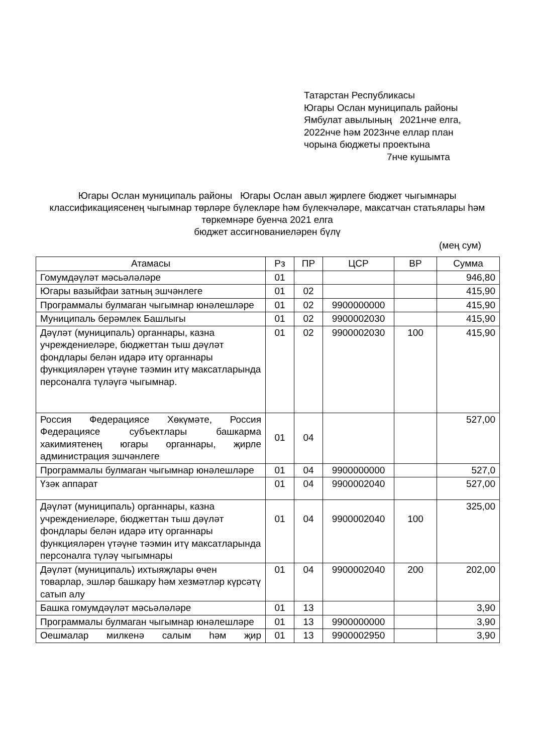Татарстан Республикасы
Югары Ослан муниципаль районы
Ямбулат авылының 2021нче елга,
2022нче һәм 2023нче еллар план
чорына бюджеты проектына
7нче кушымта
Югары Ослан муниципаль районы Югары Ослан авыл җирлеге бюджет чыгымнары классификациясенең чыгымнар төрләре бүлекләре һәм бүлекчәләре, максатчан статьялары һәм төркемнәре буенча 2021 елга
бюджет ассигнованиеләрен бүлү
(мең сум)
| Атамасы | Рз | ПР | ЦСР | ВР | Сумма |
| --- | --- | --- | --- | --- | --- |
| Гомумдәүләт мәсьәләләре | 01 | | | | 946,80 |
| Югары вазыйфаи затның эшчәнлеге | 01 | 02 | | | 415,90 |
| Программалы булмаган чыгымнар юнәлешләре | 01 | 02 | 9900000000 | | 415,90 |
| Муниципаль берәмлек Башлыгы | 01 | 02 | 9900002030 | | 415,90 |
| Дәүләт (муниципаль) органнары, казна учреждениеләре, бюджеттан тыш дәүләт фондлары белән идарә итү органнары функцияләрен үтәүне тәэмин итү максатларында персоналга түләүгә чыгымнар. | 01 | 02 | 9900002030 | 100 | 415,90 |
| Россия Федерациясе Хөкүмәте, Россия Федерациясе субъектлары башкарма хакимиятенең югары органнары, җирле администрация эшчәнлеге | 01 | 04 | | | 527,00 |
| Программалы булмаган чыгымнар юнәлешләре | 01 | 04 | 9900000000 | | 527,0 |
| Үзәк аппарат | 01 | 04 | 9900002040 | | 527,00 |
| Дәүләт (муниципаль) органнары, казна учреждениеләре, бюджеттан тыш дәүләт фондлары белән идарә итү органнары функцияләрен үтәүне тәэмин итү максатларында персоналга түләү чыгымнары | 01 | 04 | 9900002040 | 100 | 325,00 |
| Дәүләт (муниципаль) ихтыяҗлары өчен товарлар, эшләр башкару һәм хезмәтләр күрсәтү сатып алу | 01 | 04 | 9900002040 | 200 | 202,00 |
| Башка гомумдәүләт мәсьәләләре | 01 | 13 | | | 3,90 |
| Программалы булмаган чыгымнар юнәлешләре | 01 | 13 | 9900000000 | | 3,90 |
| Оешмалар милкенә салым һәм җир | 01 | 13 | 9900002950 | | 3,90 |